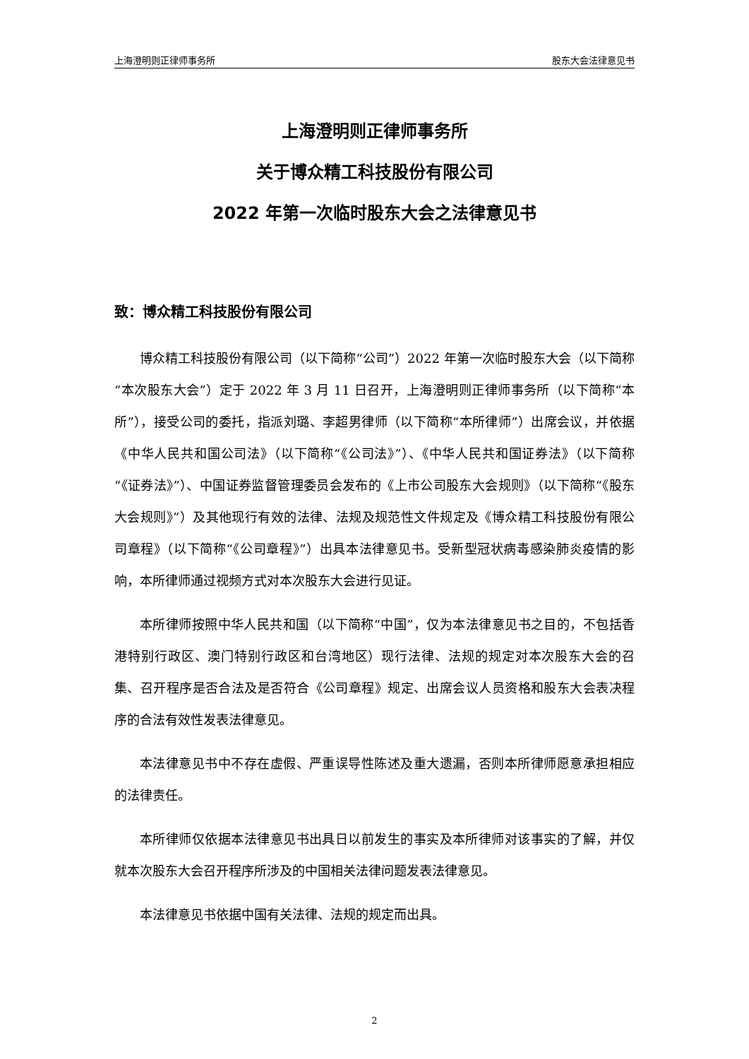上海澄明则正律师事务所 股东大会法律意见书
上海澄明则正律师事务所
关于博众精工科技股份有限公司
2022 年第一次临时股东大会之法律意见书
致：博众精工科技股份有限公司
博众精工科技股份有限公司（以下简称“公司”）2022 年第一次临时股东大会（以下简称“本次股东大会”）定于 2022 年 3 月 11 日召开，上海澄明则正律师事务所（以下简称“本所”），接受公司的委托，指派刘璐、李超男律师（以下简称“本所律师”）出席会议，并依据《中华人民共和国公司法》（以下简称“《公司法》”）、《中华人民共和国证券法》（以下简称“《证券法》”）、中国证券监督管理委员会发布的《上市公司股东大会规则》（以下简称“《股东大会规则》”）及其他现行有效的法律、法规及规范性文件规定及《博众精工科技股份有限公司章程》（以下简称“《公司章程》”）出具本法律意见书。受新型冠状病毒感染肺炎疫情的影响，本所律师通过视频方式对本次股东大会进行见证。
本所律师按照中华人民共和国（以下简称“中国”，仅为本法律意见书之目的，不包括香港特别行政区、澳门特别行政区和台湾地区）现行法律、法规的规定对本次股东大会的召集、召开程序是否合法及是否符合《公司章程》规定、出席会议人员资格和股东大会表决程序的合法有效性发表法律意见。
本法律意见书中不存在虚假、严重误导性陈述及重大遗漏，否则本所律师愿意承担相应的法律责任。
本所律师仅依据本法律意见书出具日以前发生的事实及本所律师对该事实的了解，并仅就本次股东大会召开程序所涉及的中国相关法律问题发表法律意见。
本法律意见书依据中国有关法律、法规的规定而出具。
2